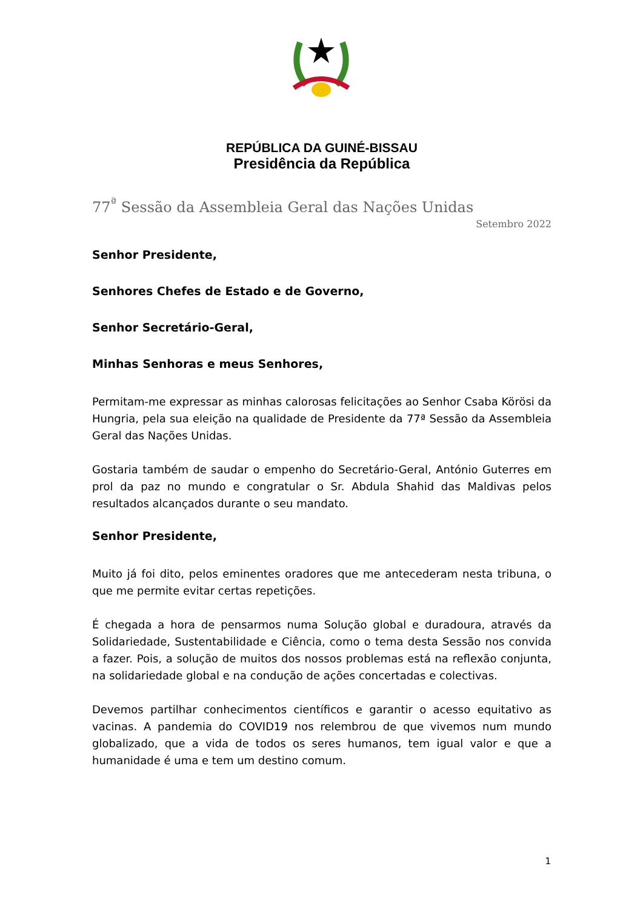REPÚBLICA DA GUINÉ-BISSAU
Presidência da República
77<sup>ª</sup> Sessão da Assembleia Geral das Nações Unidas
Setembro 2022
Senhor Presidente,
Senhores Chefes de Estado e de Governo,
Senhor Secretário-Geral,
Minhas Senhoras e meus Senhores,
Permitam-me expressar as minhas calorosas felicitações ao Senhor Csaba Körösi da Hungria, pela sua eleição na qualidade de Presidente da 77ª Sessão da Assembleia Geral das Nações Unidas.
Gostaria também de saudar o empenho do Secretário-Geral, António Guterres em prol da paz no mundo e congratular o Sr. Abdula Shahid das Maldivas pelos resultados alcançados durante o seu mandato.
Senhor Presidente,
Muito já foi dito, pelos eminentes oradores que me antecederam nesta tribuna, o que me permite evitar certas repetições.
É chegada a hora de pensarmos numa Solução global e duradoura, através da Solidariedade, Sustentabilidade e Ciência, como o tema desta Sessão nos convida a fazer. Pois, a solução de muitos dos nossos problemas está na reflexão conjunta, na solidariedade global e na condução de ações concertadas e colectivas.
Devemos partilhar conhecimentos científicos e garantir o acesso equitativo as vacinas. A pandemia do COVID19 nos relembrou de que vivemos num mundo globalizado, que a vida de todos os seres humanos, tem igual valor e que a humanidade é uma e tem um destino comum.
1